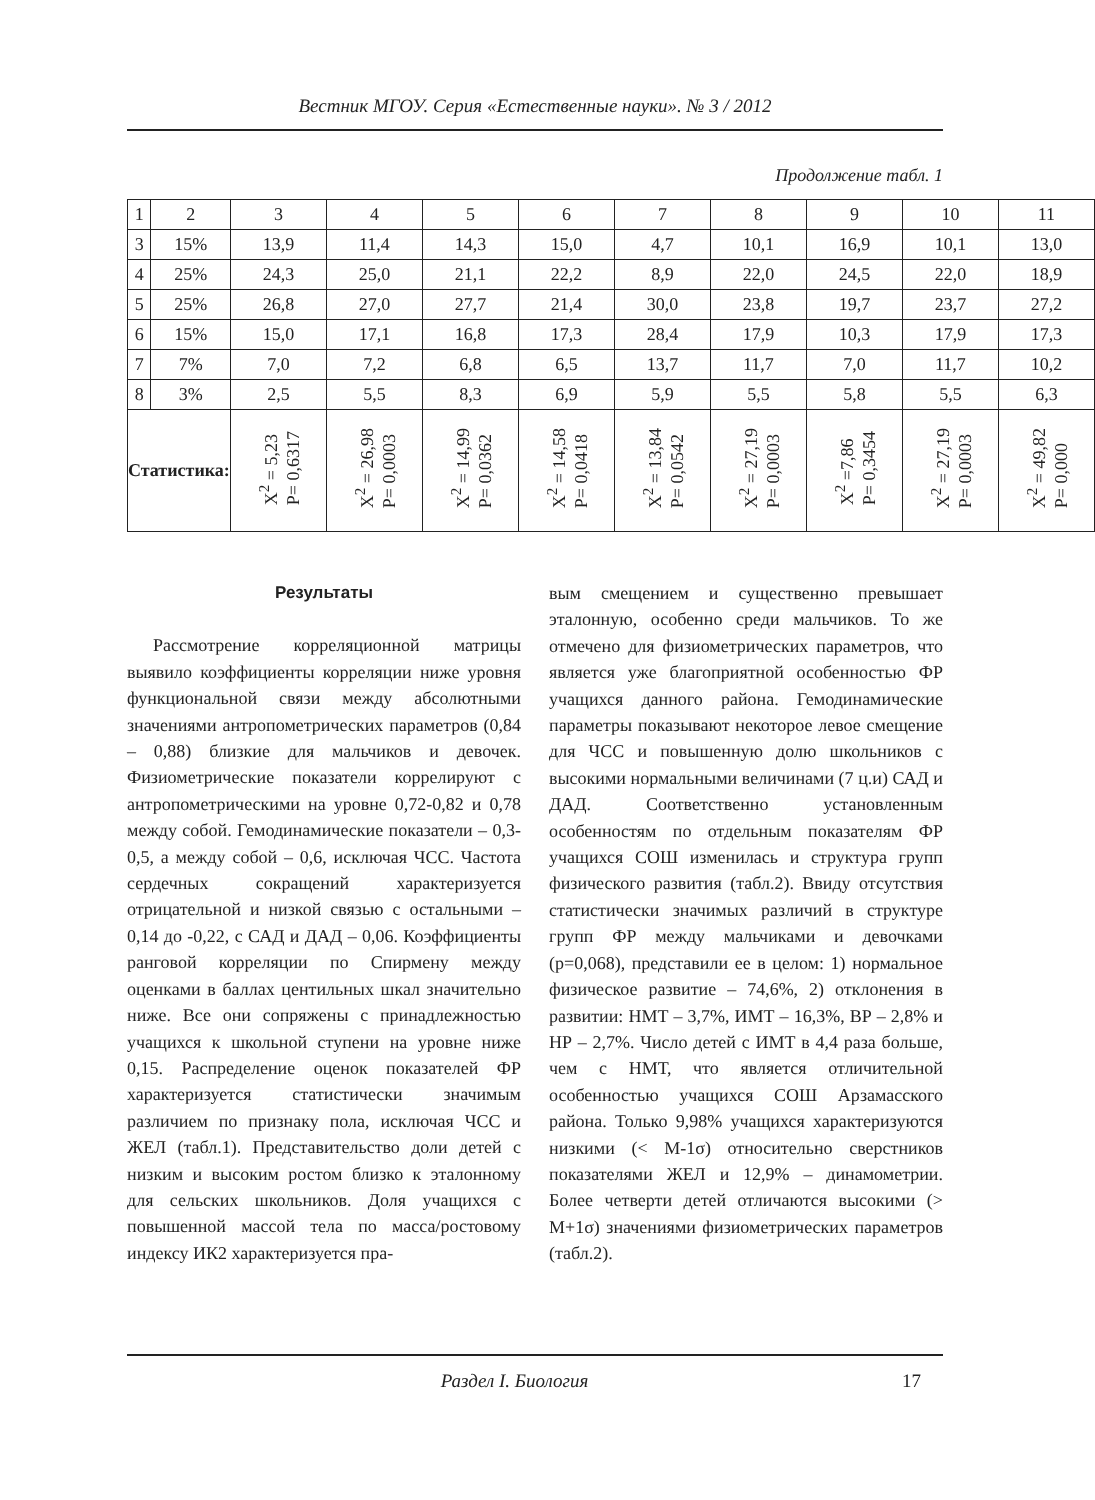Вестник МГОУ. Серия «Естественные науки». № 3 / 2012
Продолжение табл. 1
| 1 | 2 | 3 | 4 | 5 | 6 | 7 | 8 | 9 | 10 | 11 |
| 3 | 15% | 13,9 | 11,4 | 14,3 | 15,0 | 4,7 | 10,1 | 16,9 | 10,1 | 13,0 |
| 4 | 25% | 24,3 | 25,0 | 21,1 | 22,2 | 8,9 | 22,0 | 24,5 | 22,0 | 18,9 |
| 5 | 25% | 26,8 | 27,0 | 27,7 | 21,4 | 30,0 | 23,8 | 19,7 | 23,7 | 27,2 |
| 6 | 15% | 15,0 | 17,1 | 16,8 | 17,3 | 28,4 | 17,9 | 10,3 | 17,9 | 17,3 |
| 7 | 7% | 7,0 | 7,2 | 6,8 | 6,5 | 13,7 | 11,7 | 7,0 | 11,7 | 10,2 |
| 8 | 3% | 2,5 | 5,5 | 8,3 | 6,9 | 5,9 | 5,5 | 5,8 | 5,5 | 6,3 |
| Статистика: | | X<sup>2</sup> = 5,23 P= 0,6317 | X<sup>2</sup> = 26,98 P= 0,0003 | X<sup>2</sup> = 14,99 P= 0,0362 | X<sup>2</sup> = 14,58 P= 0,0418 | X<sup>2</sup> = 13,84 P= 0,0542 | X<sup>2</sup> = 27,19 P= 0,0003 | X<sup>2</sup> =7,86 P= 0,3454 | X<sup>2</sup> = 27,19 P= 0,0003 | X<sup>2</sup> = 49,82 P= 0,000 |
Результаты
Рассмотрение корреляционной матрицы выявило коэффициенты корреляции ниже уровня функциональной связи между абсолютными значениями антропометрических параметров (0,84 – 0,88) близкие для мальчиков и девочек. Физиометрические показатели коррелируют с антропометрическими на уровне 0,72-0,82 и 0,78 между собой. Гемодинамические показатели – 0,3-0,5, а между собой – 0,6, исключая ЧСС. Частота сердечных сокращений характеризуется отрицательной и низкой связью с остальными – 0,14 до -0,22, с САД и ДАД – 0,06. Коэффициенты ранговой корреляции по Спирмену между оценками в баллах центильных шкал значительно ниже. Все они сопряжены с принадлежностью учащихся к школьной ступени на уровне ниже 0,15. Распределение оценок показателей ФР характеризуется статистически значимым различием по признаку пола, исключая ЧСС и ЖЕЛ (табл.1). Представительство доли детей с низким и высоким ростом близко к эталонному для сельских школьников. Доля учащихся с повышенной массой тела по масса/ростовому индексу ИК2 характеризуется пра-
вым смещением и существенно превышает эталонную, особенно среди мальчиков. То же отмечено для физиометрических параметров, что является уже благоприятной особенностью ФР учащихся данного района. Гемодинамические параметры показывают некоторое левое смещение для ЧСС и повышенную долю школьников с высокими нормальными величинами (7 ц.и) САД и ДАД. Соответственно установленным особенностям по отдельным показателям ФР учащихся СОШ изменилась и структура групп физического развития (табл.2). Ввиду отсутствия статистически значимых различий в структуре групп ФР между мальчиками и девочками (p=0,068), представили ее в целом: 1) нормальное физическое развитие – 74,6%, 2) отклонения в развитии: НМТ – 3,7%, ИМТ – 16,3%, ВР – 2,8% и НР – 2,7%. Число детей с ИМТ в 4,4 раза больше, чем с НМТ, что является отличительной особенностью учащихся СОШ Арзамасского района. Только 9,98% учащихся характеризуются низкими (< M-1σ) относительно сверстников показателями ЖЕЛ и 12,9% – динамометрии. Более четверти детей отличаются высокими (> M+1σ) значениями физиометрических параметров (табл.2).
Раздел I. Биология 17